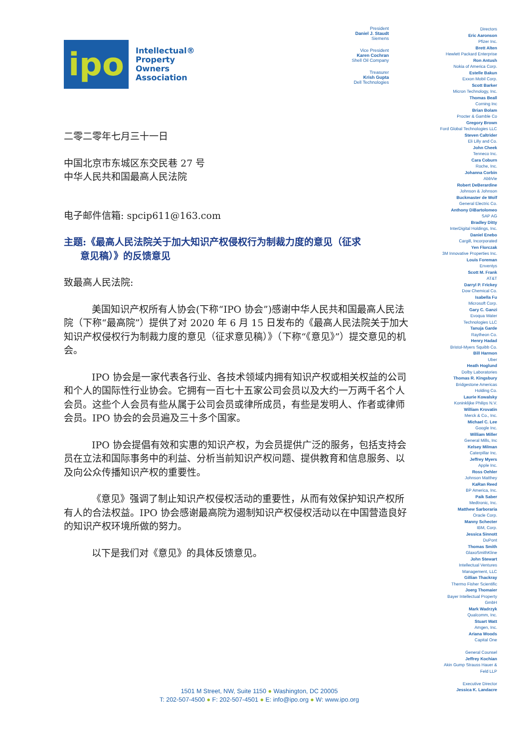ipo
Intellectual®
Property
Owners
Association
二零二零年七月三十一日
中国北京市东城区东交民巷 27 号
中华人民共和国最高人民法院
电子邮件信箱: spcip611@163.com
主题:《最高人民法院关于加大知识产权侵权行为制裁力度的意见（征求
意见稿）》的反馈意见
致最高人民法院:
美国知识产权所有人协会(下称“IPO 协会”)感谢中华人民共和国最高人民法院（下称“最高院”）提供了对 2020 年 6 月 15 日发布的《最高人民法院关于加大知识产权侵权行为制裁力度的意见（征求意见稿）》（下称“《意见》”）提交意见的机会。
IPO 协会是一家代表各行业、各技术领域内拥有知识产权或相关权益的公司和个人的国际性行业协会。它拥有一百七十五家公司会员以及大约一万两千名个人会员。这些个人会员有些从属于公司会员或律所成员，有些是发明人、作者或律师会员。IPO 协会的会员遍及三十多个国家。
IPO 协会提倡有效和实惠的知识产权，为会员提供广泛的服务，包括支持会员在立法和国际事务中的利益、分析当前知识产权问题、提供教育和信息服务、以及向公众传播知识产权的重要性。
《意见》强调了制止知识产权侵权活动的重要性，从而有效保护知识产权所有人的合法权益。IPO 协会感谢最高院为遏制知识产权侵权活动以在中国营造良好的知识产权环境所做的努力。
以下是我们对《意见》的具体反馈意见。
President
Daniel J. Staudt
Siemens
Vice President
Karen Cochran
Shell Oil Company
Treasurer
Krish Gupta
Dell Technologies
Directors
Eric Aaronson
Pfizer Inc.
Brett Alten
Hewlett Packard Enterprise
Ron Antush
Nokia of America Corp.
Estelle Bakun
Exxon Mobil Corp.
Scott Barker
Micron Technology, Inc.
Thomas Beall
Corning Inc
Brian Bolam
Procter & Gamble Co
Gregory Brown
Ford Global Technologies LLC
Steven Caltrider
Eli Lilly and Co.
John Cheek
Tenneco Inc.
Cara Coburn
Roche, Inc.
Johanna Corbin
AbbVie
Robert DeBerardine
Johnson & Johnson
Buckmaster de Wolf
General Electric Co.
Anthony DiBartolomeo
SAP AG
Bradley Ditty
InterDigital Holdings, Inc.
Daniel Enebo
Cargill, Incorporated
Yen Florczak
3M Innovative Properties Inc.
Louis Foreman
Enventys
Scott M. Frank
AT&T
Darryl P. Frickey
Dow Chemical Co.
Isabella Fu
Microsoft Corp.
Gary C. Ganzi
Evoqua Water
Technologies LLC
Tanuja Garde
Raytheon Co.
Henry Hadad
Bristol-Myers Squibb Co.
Bill Harmon
Uber
Heath Hoglund
Dolby Laboratories
Thomas R. Kingsbury
Bridgestone Americas
Holding Co.
Laurie Kowalsky
Koninklijke Philips N.V.
William Krovatin
Merck & Co., Inc.
Michael C. Lee
Google Inc.
William Miller
General Mills, Inc
Kelsey Milman
Caterpillar Inc.
Jeffrey Myers
Apple Inc.
Ross Oehler
Johnson Matthey
KaRan Reed
BP America, Inc.
Paik Saber
Medtronic, Inc.
Matthew Sarboraria
Oracle Corp.
Manny Schecter
IBM, Corp.
Jessica Sinnott
DuPont
Thomas Smith
GlaxoSmithKline
John Stewart
Intellectual Ventures
Management, LLC
Gillian Thackray
Thermo Fisher Scientific
Joerg Thomaier
Bayer Intellectual Property
GmbH
Mark Wadrzyk
Qualcomm, Inc.
Stuart Watt
Amgen, Inc.
Ariana Woods
Capital One
General Counsel
Jeffrey Kochian
Akin Gump Strauss Hauer &
Feld LLP
Executive Director
Jessica K. Landacre
1501 M Street, NW, Suite 1150 ● Washington, DC 20005
T: 202-507-4500 ● F: 202-507-4501 ● E: info@ipo.org ● W: www.ipo.org